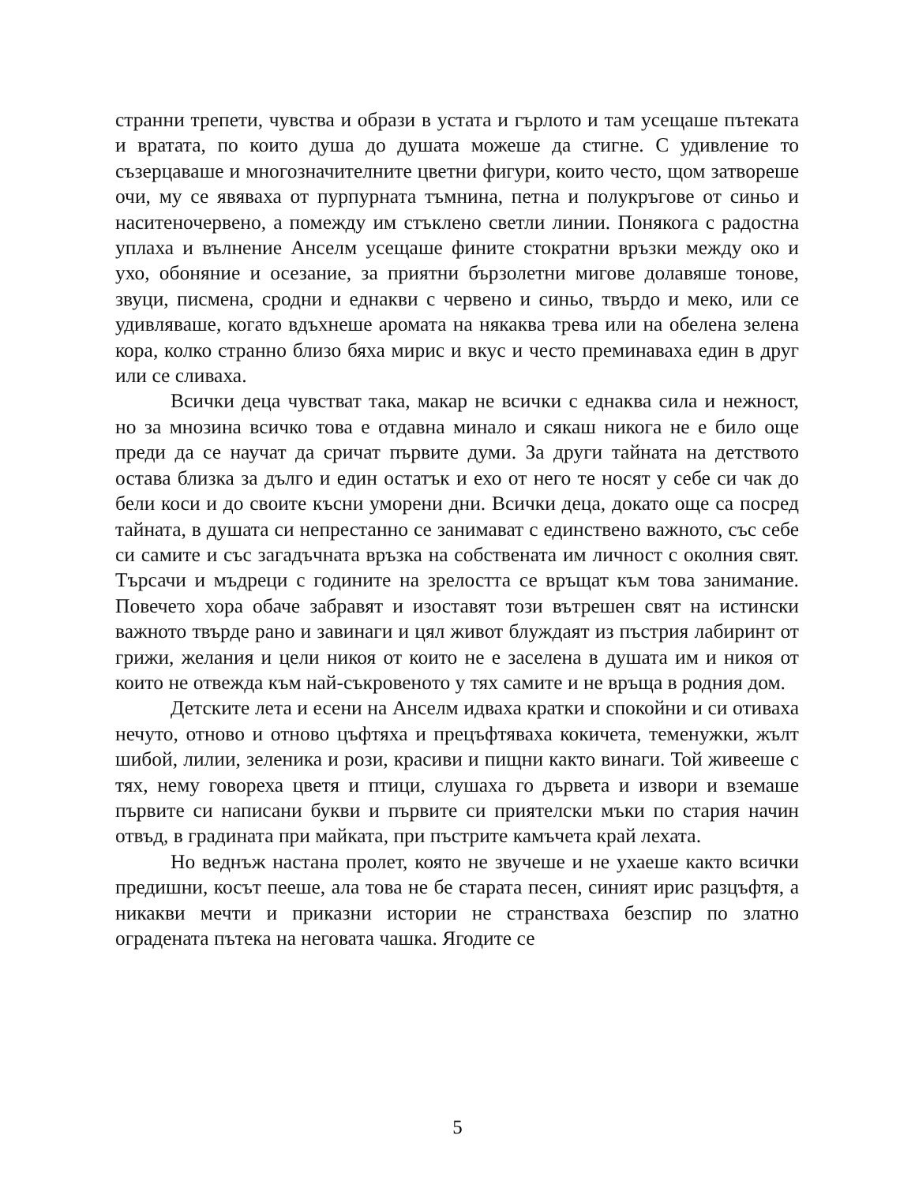странни трепети, чувства и образи в устата и гърлото и там усещаше пътеката и вратата, по които душа до душата можеше да стигне. С удивление то съзерцаваше и многозначителните цветни фигури, които често, щом затвореше очи, му се явяваха от пурпурната тъмнина, петна и полукръгове от синьо и наситеночервено, а помежду им стъклено светли линии. Понякога с радостна уплаха и вълнение Анселм усещаше фините стократни връзки между око и ухо, обоняние и осезание, за приятни бързолетни мигове долавяше тонове, звуци, писмена, сродни и еднакви с червено и синьо, твърдо и меко, или се удивляваше, когато вдъхнеше аромата на някаква трева или на обелена зелена кора, колко странно близо бяха мирис и вкус и често преминаваха един в друг или се сливаха.
Всички деца чувстват така, макар не всички с еднаква сила и нежност, но за мнозина всичко това е отдавна минало и сякаш никога не е било още преди да се научат да сричат първите думи. За други тайната на детството остава близка за дълго и един остатък и ехо от него те носят у себе си чак до бели коси и до своите късни уморени дни. Всички деца, докато още са посред тайната, в душата си непрестанно се занимават с единствено важното, със себе си самите и със загадъчната връзка на собствената им личност с околния свят. Търсачи и мъдреци с годините на зрелостта се връщат към това занимание. Повечето хора обаче забравят и изоставят този вътрешен свят на истински важното твърде рано и завинаги и цял живот блуждаят из пъстрия лабиринт от грижи, желания и цели никоя от които не е заселена в душата им и никоя от които не отвежда към най-съкровеното у тях самите и не връща в родния дом.
Детските лета и есени на Анселм идваха кратки и спокойни и си отиваха нечуто, отново и отново цъфтяха и прецъфтяваха кокичета, теменужки, жълт шибой, лилии, зеленика и рози, красиви и пищни както винаги. Той живееше с тях, нему говореха цветя и птици, слушаха го дървета и извори и вземаше първите си написани букви и първите си приятелски мъки по стария начин отвъд, в градината при майката, при пъстрите камъчета край лехата.
Но веднъж настана пролет, която не звучеше и не ухаеше както всички предишни, косът пееше, ала това не бе старата песен, синият ирис разцъфтя, а никакви мечти и приказни истории не странстваха безспир по златно оградената пътека на неговата чашка. Ягодите се
5